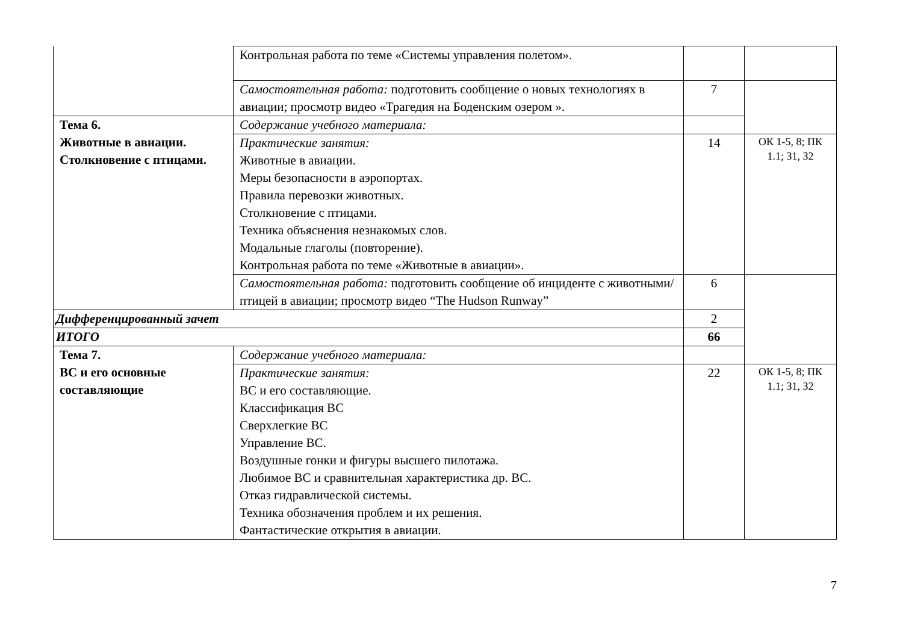| | Контрольная работа по теме «Системы управления полетом». | | |
| | Самостоятельная работа: подготовить сообщение о новых технологиях в авиации; просмотр видео «Трагедия на Боденским озером ». | 7 | |
| Тема 6. Животные в авиации. Столкновение с птицами. | Содержание учебного материала: | | |
| | Практические занятия: Животные в авиации. Меры безопасности в аэропортах. Правила перевозки животных. Столкновение с птицами. Техника объяснения незнакомых слов. Модальные глаголы (повторение). Контрольная работа по теме «Животные в авиации». | 14 | ОК 1-5, 8; ПК 1.1; З1, З2 |
| | Самостоятельная работа: подготовить сообщение об инциденте с животными/птицей в авиации; просмотр видео “The Hudson Runway” | 6 | |
| Дифференцированный зачет | | 2 | |
| ИТОГО | | 66 | |
| Тема 7. ВС и его основные составляющие | Содержание учебного материала: | | |
| | Практические занятия: ВС и его составляющие. Классификация ВС Сверхлегкие ВС Управление ВС. Воздушные гонки и фигуры высшего пилотажа. Любимое ВС и сравнительная характеристика др. ВС. Отказ гидравлической системы. Техника обозначения проблем и их решения. Фантастические открытия в авиации. | 22 | ОК 1-5, 8; ПК 1.1; З1, З2 |
7